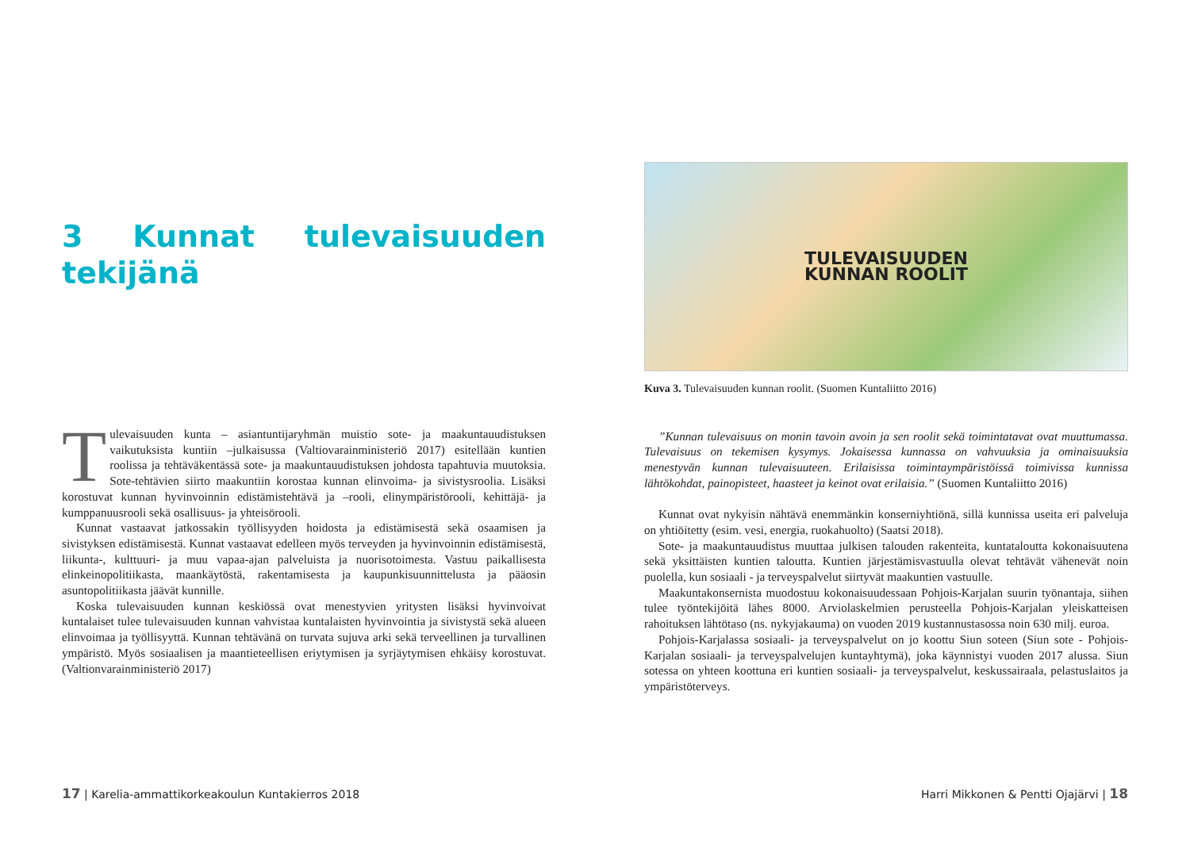3 Kunnat tulevaisuuden tekijänä
Tulevaisuuden kunta – asiantuntijaryhmän muistio sote- ja maakuntauudistuksen vaikutuksista kuntiin –julkaisussa (Valtiovarainministeriö 2017) esitellään kuntien roolissa ja tehtäväkentässä sote- ja maakuntauudistuksen johdosta tapahtuvia muutoksia. Sote-tehtävien siirto maakuntiin korostaa kunnan elinvoima- ja sivistysroolia. Lisäksi korostuvat kunnan hyvinvoinnin edistämistehtävä ja –rooli, elinympäristörooli, kehittäjä- ja kumppanuusrooli sekä osallisuus- ja yhteisörooli.
Kunnat vastaavat jatkossakin työllisyyden hoidosta ja edistämisestä sekä osaamisen ja sivistyksen edistämisestä. Kunnat vastaavat edelleen myös terveyden ja hyvinvoinnin edistämisestä, liikunta-, kulttuuri- ja muu vapaa-ajan palveluista ja nuorisotoimesta. Vastuu paikallisesta elinkeinopolitiikasta, maankäytöstä, rakentamisesta ja kaupunkisuunnittelusta ja pääosin asuntopolitiikasta jäävät kunnille.
Koska tulevaisuuden kunnan keskiössä ovat menestyvien yritysten lisäksi hyvinvoivat kuntalaiset tulee tulevaisuuden kunnan vahvistaa kuntalaisten hyvinvointia ja sivistystä sekä alueen elinvoimaa ja työllisyyttä. Kunnan tehtävänä on turvata sujuva arki sekä terveellinen ja turvallinen ympäristö. Myös sosiaalisen ja maantieteellisen eriytymisen ja syrjäytymisen ehkäisy korostuvat. (Valtionvarainministeriö 2017)
TULEVAISUUDEN
KUNNAN ROOLIT
Kuva 3. Tulevaisuuden kunnan roolit. (Suomen Kuntaliitto 2016)
”Kunnan tulevaisuus on monin tavoin avoin ja sen roolit sekä toimintatavat ovat muuttumassa. Tulevaisuus on tekemisen kysymys. Jokaisessa kunnassa on vahvuuksia ja ominaisuuksia menestyvän kunnan tulevaisuuteen. Erilaisissa toimintaympäristöissä toimivissa kunnissa lähtökohdat, painopisteet, haasteet ja keinot ovat erilaisia.” (Suomen Kuntaliitto 2016)
Kunnat ovat nykyisin nähtävä enemmänkin konserniyhtiönä, sillä kunnissa useita eri palveluja on yhtiöitetty (esim. vesi, energia, ruokahuolto) (Saatsi 2018).
Sote- ja maakuntauudistus muuttaa julkisen talouden rakenteita, kuntataloutta kokonaisuutena sekä yksittäisten kuntien taloutta. Kuntien järjestämisvastuulla olevat tehtävät vähenevät noin puolella, kun sosiaali - ja terveyspalvelut siirtyvät maakuntien vastuulle.
Maakuntakonsernista muodostuu kokonaisuudessaan Pohjois-Karjalan suurin työnantaja, siihen tulee työntekijöitä lähes 8000. Arviolaskelmien perusteella Pohjois-Karjalan yleiskatteisen rahoituksen lähtötaso (ns. nykyjakauma) on vuoden 2019 kustannustasossa noin 630 milj. euroa.
Pohjois-Karjalassa sosiaali- ja terveyspalvelut on jo koottu Siun soteen (Siun sote - Pohjois-Karjalan sosiaali- ja terveyspalvelujen kuntayhtymä), joka käynnistyi vuoden 2017 alussa. Siun sotessa on yhteen koottuna eri kuntien sosiaali- ja terveyspalvelut, keskussairaala, pelastuslaitos ja ympäristöterveys.
17 | Karelia-ammattikorkeakoulun Kuntakierros 2018 Harri Mikkonen & Pentti Ojajärvi | 18